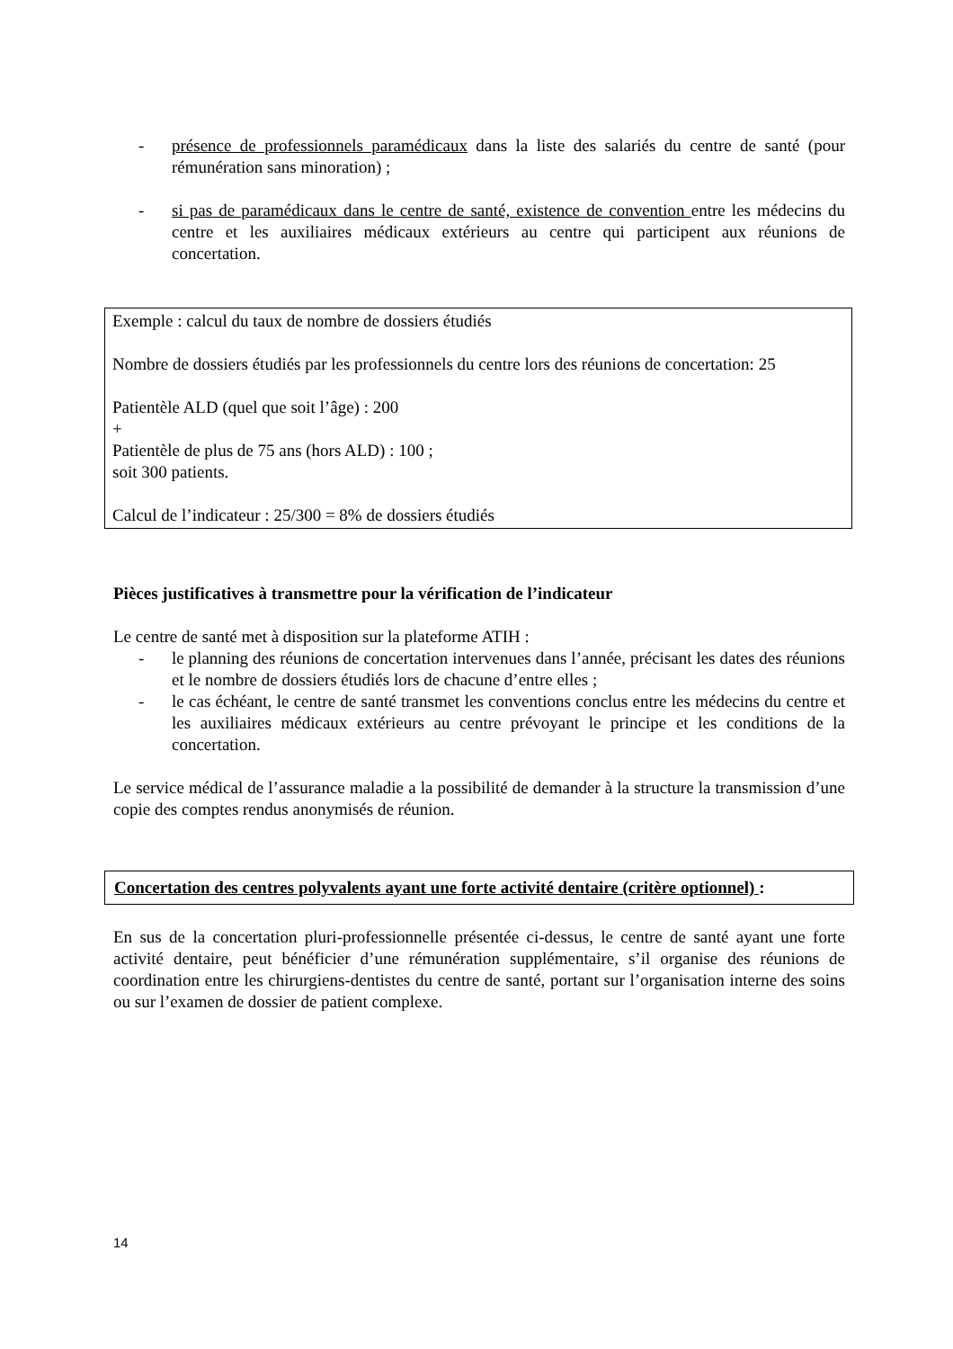- présence de professionnels paramédicaux dans la liste des salariés du centre de santé (pour rémunération sans minoration) ;
- si pas de paramédicaux dans le centre de santé, existence de convention entre les médecins du centre et les auxiliaires médicaux extérieurs au centre qui participent aux réunions de concertation.
Exemple : calcul du taux de nombre de dossiers étudiés
Nombre de dossiers étudiés par les professionnels du centre lors des réunions de concertation: 25
Patientèle ALD (quel que soit l’âge) : 200
+
Patientèle de plus de 75 ans (hors ALD) : 100 ;
soit 300 patients.
Calcul de l’indicateur : 25/300 = 8% de dossiers étudiés
Pièces justificatives à transmettre pour la vérification de l’indicateur
Le centre de santé met à disposition sur la plateforme ATIH :
- le planning des réunions de concertation intervenues dans l’année, précisant les dates des réunions et le nombre de dossiers étudiés lors de chacune d’entre elles ;
- le cas échéant, le centre de santé transmet les conventions conclus entre les médecins du centre et les auxiliaires médicaux extérieurs au centre prévoyant le principe et les conditions de la concertation.
Le service médical de l’assurance maladie a la possibilité de demander à la structure la transmission d’une copie des comptes rendus anonymisés de réunion.
Concertation des centres polyvalents ayant une forte activité dentaire (critère optionnel) :
En sus de la concertation pluri-professionnelle présentée ci-dessus, le centre de santé ayant une forte activité dentaire, peut bénéficier d’une rémunération supplémentaire, s’il organise des réunions de coordination entre les chirurgiens-dentistes du centre de santé, portant sur l’organisation interne des soins ou sur l’examen de dossier de patient complexe.
14